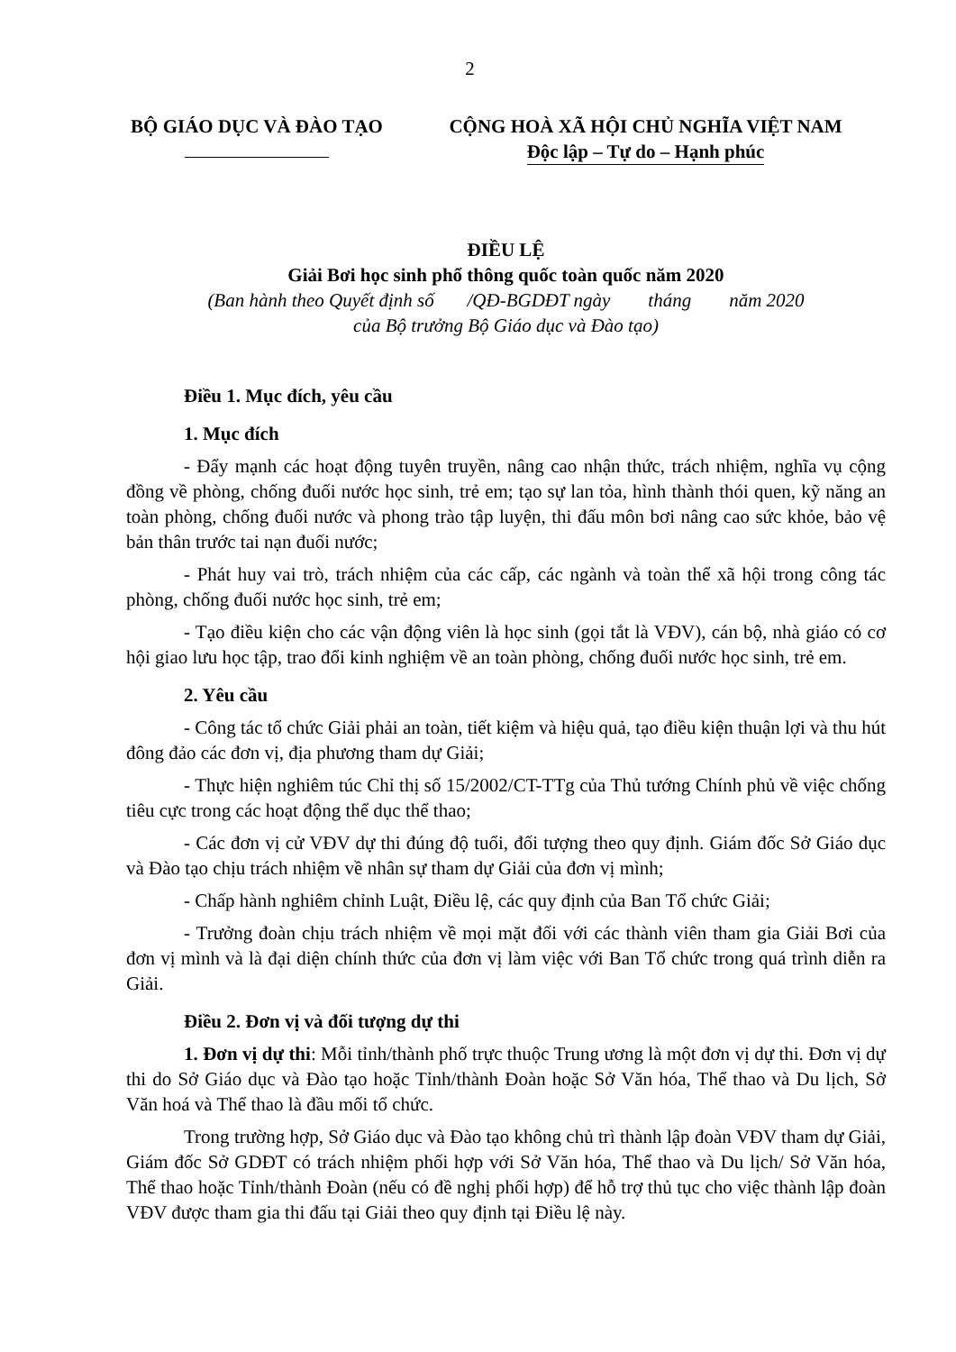2
BỘ GIÁO DỤC VÀ ĐÀO TẠO
CỘNG HOÀ XÃ HỘI CHỦ NGHĨA VIỆT NAM
Độc lập – Tự do – Hạnh phúc
ĐIỀU LỆ
Giải Bơi học sinh phổ thông quốc toàn quốc năm 2020
(Ban hành theo Quyết định số /QĐ-BGDĐT ngày tháng năm 2020
của Bộ trưởng Bộ Giáo dục và Đào tạo)
Điều 1. Mục đích, yêu cầu
1. Mục đích
- Đẩy mạnh các hoạt động tuyên truyền, nâng cao nhận thức, trách nhiệm, nghĩa vụ cộng đồng về phòng, chống đuối nước học sinh, trẻ em; tạo sự lan tỏa, hình thành thói quen, kỹ năng an toàn phòng, chống đuối nước và phong trào tập luyện, thi đấu môn bơi nâng cao sức khỏe, bảo vệ bản thân trước tai nạn đuối nước;
- Phát huy vai trò, trách nhiệm của các cấp, các ngành và toàn thể xã hội trong công tác phòng, chống đuối nước học sinh, trẻ em;
- Tạo điều kiện cho các vận động viên là học sinh (gọi tắt là VĐV), cán bộ, nhà giáo có cơ hội giao lưu học tập, trao đổi kinh nghiệm về an toàn phòng, chống đuối nước học sinh, trẻ em.
2. Yêu cầu
- Công tác tổ chức Giải phải an toàn, tiết kiệm và hiệu quả, tạo điều kiện thuận lợi và thu hút đông đảo các đơn vị, địa phương tham dự Giải;
- Thực hiện nghiêm túc Chỉ thị số 15/2002/CT-TTg của Thủ tướng Chính phủ về việc chống tiêu cực trong các hoạt động thể dục thể thao;
- Các đơn vị cử VĐV dự thi đúng độ tuổi, đối tượng theo quy định. Giám đốc Sở Giáo dục và Đào tạo chịu trách nhiệm về nhân sự tham dự Giải của đơn vị mình;
- Chấp hành nghiêm chỉnh Luật, Điều lệ, các quy định của Ban Tổ chức Giải;
- Trưởng đoàn chịu trách nhiệm về mọi mặt đối với các thành viên tham gia Giải Bơi của đơn vị mình và là đại diện chính thức của đơn vị làm việc với Ban Tổ chức trong quá trình diễn ra Giải.
Điều 2. Đơn vị và đối tượng dự thi
1. Đơn vị dự thi: Mỗi tỉnh/thành phố trực thuộc Trung ương là một đơn vị dự thi. Đơn vị dự thi do Sở Giáo dục và Đào tạo hoặc Tỉnh/thành Đoàn hoặc Sở Văn hóa, Thể thao và Du lịch, Sở Văn hoá và Thể thao là đầu mối tổ chức.
Trong trường hợp, Sở Giáo dục và Đào tạo không chủ trì thành lập đoàn VĐV tham dự Giải, Giám đốc Sở GDĐT có trách nhiệm phối hợp với Sở Văn hóa, Thể thao và Du lịch/ Sở Văn hóa, Thể thao hoặc Tỉnh/thành Đoàn (nếu có đề nghị phối hợp) để hỗ trợ thủ tục cho việc thành lập đoàn VĐV được tham gia thi đấu tại Giải theo quy định tại Điều lệ này.